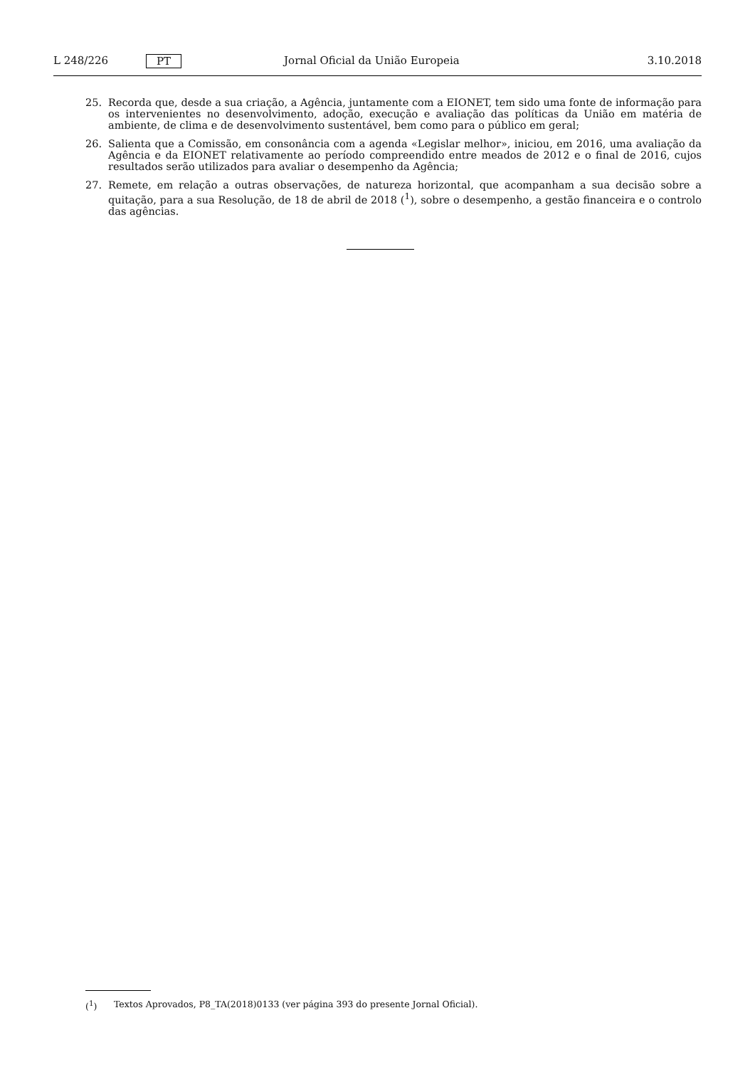L 248/226 PT Jornal Oficial da União Europeia 3.10.2018
25. Recorda que, desde a sua criação, a Agência, juntamente com a EIONET, tem sido uma fonte de informação para os intervenientes no desenvolvimento, adoção, execução e avaliação das políticas da União em matéria de ambiente, de clima e de desenvolvimento sustentável, bem como para o público em geral;
26. Salienta que a Comissão, em consonância com a agenda «Legislar melhor», iniciou, em 2016, uma avaliação da Agência e da EIONET relativamente ao período compreendido entre meados de 2012 e o final de 2016, cujos resultados serão utilizados para avaliar o desempenho da Agência;
27. Remete, em relação a outras observações, de natureza horizontal, que acompanham a sua decisão sobre a quitação, para a sua Resolução, de 18 de abril de 2018 (<sup>1</sup>), sobre o desempenho, a gestão financeira e o controlo das agências.
(<sup>1</sup>) Textos Aprovados, P8_TA(2018)0133 (ver página 393 do presente Jornal Oficial).